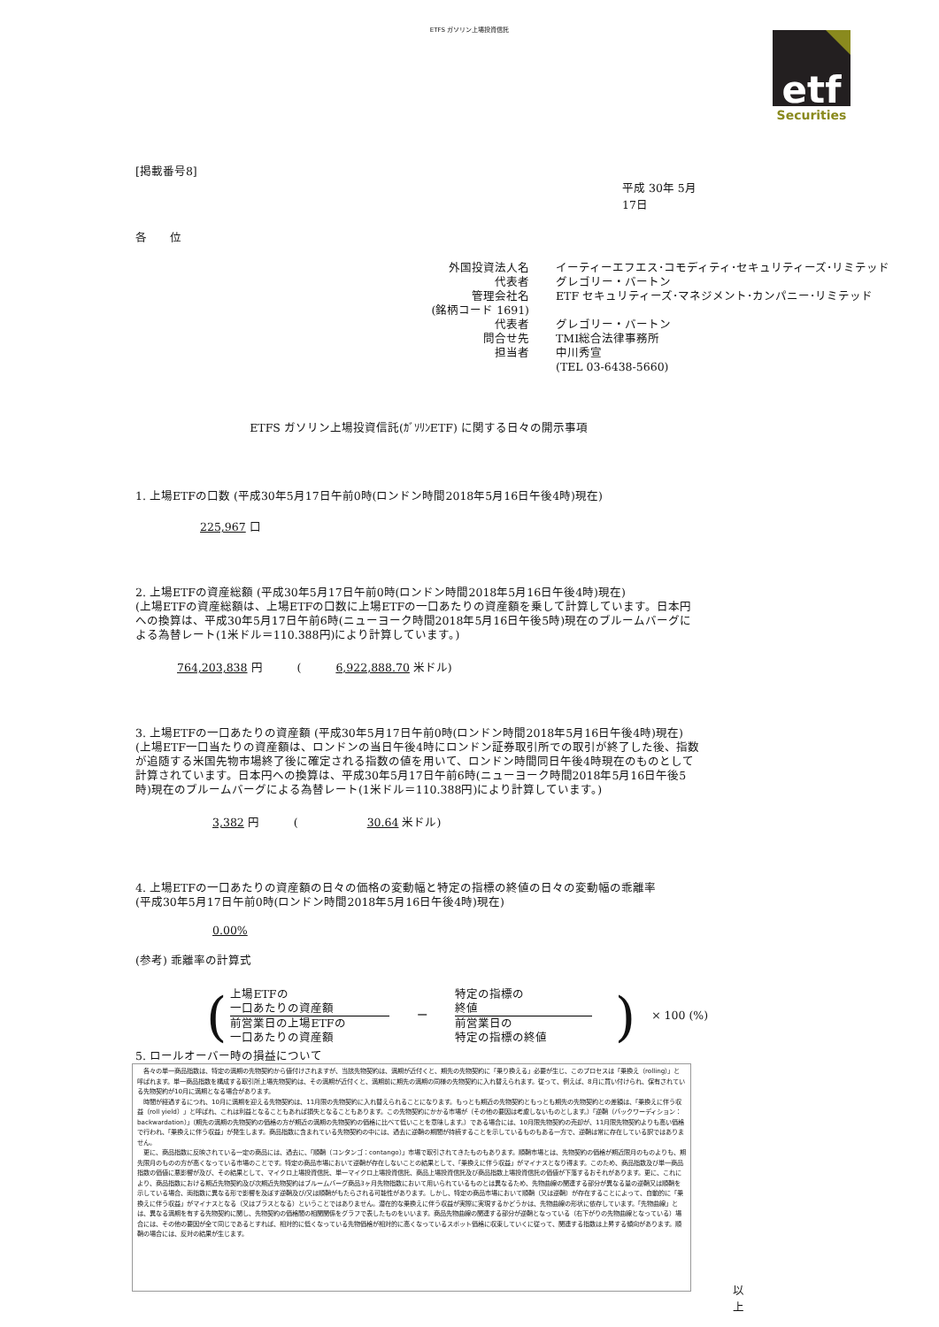ETFS ガソリン上場投資信託
etf
Securities
[掲載番号8]
平成 30年 5月 17日
各　　位
外国投資法人名 イーティーエフエス･コモディティ･セキュリティーズ･リミテッド 代表者 グレゴリー・バートン 管理会社名 ETF セキュリティーズ･マネジメント･カンパニー･リミテッド (銘柄コード 1691) 代表者 グレゴリー・バートン 問合せ先 TMI総合法律事務所 担当者 中川秀宣 (TEL 03-6438-5660)
ETFS ガソリン上場投資信託(ｶﾞｿﾘﾝETF) に関する日々の開示事項
1. 上場ETFの口数 (平成30年5月17日午前0時(ロンドン時間2018年5月16日午後4時)現在)
225,967 口
2. 上場ETFの資産総額 (平成30年5月17日午前0時(ロンドン時間2018年5月16日午後4時)現在)
(上場ETFの資産総額は、上場ETFの口数に上場ETFの一口あたりの資産額を乗して計算しています。日本円への換算は、平成30年5月17日午前6時(ニューヨーク時間2018年5月16日午後5時)現在のブルームバーグによる為替レート(1米ドル＝110.388円)により計算しています。)
764,203,838 円　　　(　　　6,922,888.70 米ドル)
3. 上場ETFの一口あたりの資産額 (平成30年5月17日午前0時(ロンドン時間2018年5月16日午後4時)現在)
(上場ETF一口当たりの資産額は、ロンドンの当日午後4時にロンドン証券取引所での取引が終了した後、指数が追随する米国先物市場終了後に確定される指数の値を用いて、ロンドン時間同日午後4時現在のものとして計算されています。日本円への換算は、平成30年5月17日午前6時(ニューヨーク時間2018年5月16日午後5時)現在のブルームバーグによる為替レート(1米ドル＝110.388円)により計算しています。)
3,382 円　　　(　　　　　　30.64 米ドル)
4. 上場ETFの一口あたりの資産額の日々の価格の変動幅と特定の指標の終値の日々の変動幅の乖離率
(平成30年5月17日午前0時(ロンドン時間2018年5月16日午後4時)現在)
0.00%
(参考) 乖離率の計算式
(
上場ETFの
一口あたりの資産額
前営業日の上場ETFの
一口あたりの資産額
−
特定の指標の
終値
前営業日の
特定の指標の終値
) × 100 (%)
5. ロールオーバー時の損益について
　各々の単一商品指数は、特定の満期の先物契約から値付けされますが、当該先物契約は、満期が近付くと、期先の先物契約に「乗り換える」必要が生じ、このプロセスは「乗換え（rolling）」と呼ばれます。単一商品指数を構成する取引所上場先物契約は、その満期が近付くと、満期前に期先の満期の同様の先物契約に入れ替えられます。従って、例えば、8月に買い付けられ、保有されている先物契約が10月に満期となる場合があります。
　時間が経過するにつれ、10月に満期を迎える先物契約は、11月限の先物契約に入れ替えられることになります。もっとも期近の先物契約ともっとも期先の先物契約との差額は、「乗換えに伴う収益（roll yield）」と呼ばれ、これは利益となることもあれば損失となることもあります。この先物契約にかかる市場が（その他の要因は考慮しないものとします。）「逆鞘（バックワーディション：backwardation）」（期先の満期の先物契約の価格の方が期近の満期の先物契約の価格に比べて低いことを意味します。）である場合には、10月限先物契約の売却が、11月限先物契約よりも高い価格で行われ、「乗換えに伴う収益」が発生します。商品指数に含まれている先物契約の中には、過去に逆鞘の期間が持続することを示しているものもある一方で、逆鞘は常に存在している訳ではありません。
　更に、商品指数に反映されている一定の商品には、過去に、「順鞘（コンタンゴ：contango）」市場で取引されてきたものもあります。順鞘市場とは、先物契約の価格が期近限月のものよりも、期先限月のものの方が高くなっている市場のことです。特定の商品市場において逆鞘が存在しないことの結果として、「乗換えに伴う収益」がマイナスとなり得ます。このため、商品指数及び単一商品指数の価値に悪影響が及び、その結果として、マイクロ上場投資信託、単一マイクロ上場投資信託、商品上場投資信託及び商品指数上場投資信託の価値が下落するおそれがあります。更に、これにより、商品指数における期近先物契約及び次期近先物契約はブルームバーグ商品3ヶ月先物指数において用いられているものとは異なるため、先物曲線の関連する部分が異なる量の逆鞘又は順鞘を示している場合、両指数に異なる形で影響を及ぼす逆鞘及び/又は順鞘がもたらされる可能性があります。しかし、特定の商品市場において順鞘（又は逆鞘）が存在することによって、自動的に「乗換えに伴う収益」がマイナスとなる（又はプラスとなる）ということではありません。潜在的な乗換えに伴う収益が実際に実現するかどうかは、先物曲線の形状に依存しています。「先物曲線」とは、異なる満期を有する先物契約に関し、先物契約の価格間の相関関係をグラフで表したものをいいます。商品先物曲線の関連する部分が逆鞘となっている（右下がりの先物曲線となっている）場合には、その他の要因が全て同じであるとすれば、相対的に低くなっている先物価格が相対的に高くなっているスポット価格に収束していくに従って、関連する指数は上昇する傾向があります。順鞘の場合には、反対の結果が生じます。
以 上